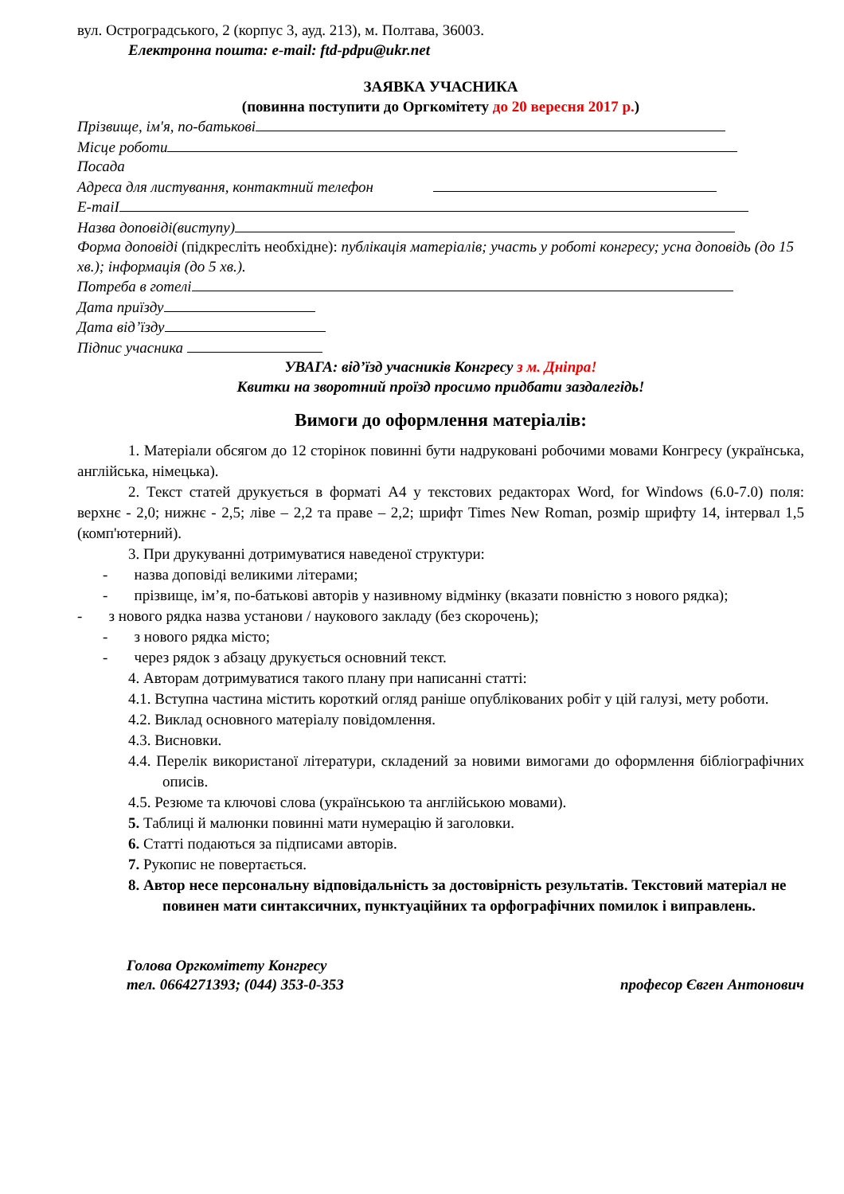вул. Остроградського, 2 (корпус 3, ауд. 213), м. Полтава, 36003.
Електронна пошта: e-mail: ftd-pdpu@ukr.net
ЗАЯВКА УЧАСНИКА
(повинна поступити до Оргкомітету до 20 вересня 2017 р.)
Прізвище, ім'я, по-батькові
Місце роботи
Посада
Адреса для листування, контактний телефон
E-maiI
Назва доповіді(виступу)
Форма доповіді (підкресліть необхідне): публікація матеріалів; участь у роботі конгресу; усна доповідь (до 15 хв.); інформація (до 5 хв.).
Потреба в готелі
Дата приїзду
Дата від’їзду
Підпис учасника
УВАГА: від’їзд учасників Конгресу з м. Дніпра!
Квитки на зворотний проїзд просимо придбати заздалегідь!
Вимоги до оформлення матеріалів:
1. Матеріали обсягом до 12 сторінок повинні бути надруковані робочими мовами Конгресу (українська, англійська, німецька).
2. Текст статей друкується в форматі А4 у текстових редакторах Word, for Windows (6.0-7.0) поля: верхнє - 2,0; нижнє - 2,5; ліве – 2,2 та праве – 2,2; шрифт Times New Roman, розмір шрифту 14, інтервал 1,5 (комп'ютерний).
3. При друкуванні дотримуватися наведеної структури:
- назва доповіді великими літерами;
- прізвище, ім’я, по-батькові авторів у називному відмінку (вказати повністю з нового рядка);
- з нового рядка назва установи / наукового закладу (без скорочень);
- з нового рядка місто;
- через рядок з абзацу друкується основний текст.
4. Авторам дотримуватися такого плану при написанні статті:
4.1. Вступна частина містить короткий огляд раніше опублікованих робіт у цій галузі, мету роботи.
4.2. Виклад основного матеріалу повідомлення.
4.3. Висновки.
4.4. Перелік використаної літератури, складений за новими вимогами до оформлення бібліографічних описів.
4.5. Резюме та ключові слова (українською та англійською мовами).
5. Таблиці й малюнки повинні мати нумерацію й заголовки.
6. Статті подаються за підписами авторів.
7. Рукопис не повертається.
8. Автор несе персональну відповідальність за достовірність результатів. Текстовий матеріал не повинен мати синтаксичних, пунктуаційних та орфографічних помилок і виправлень.
Голова Оргкомітету Конгресу
тел. 0664271393; (044) 353-0-353 професор Євген Антонович